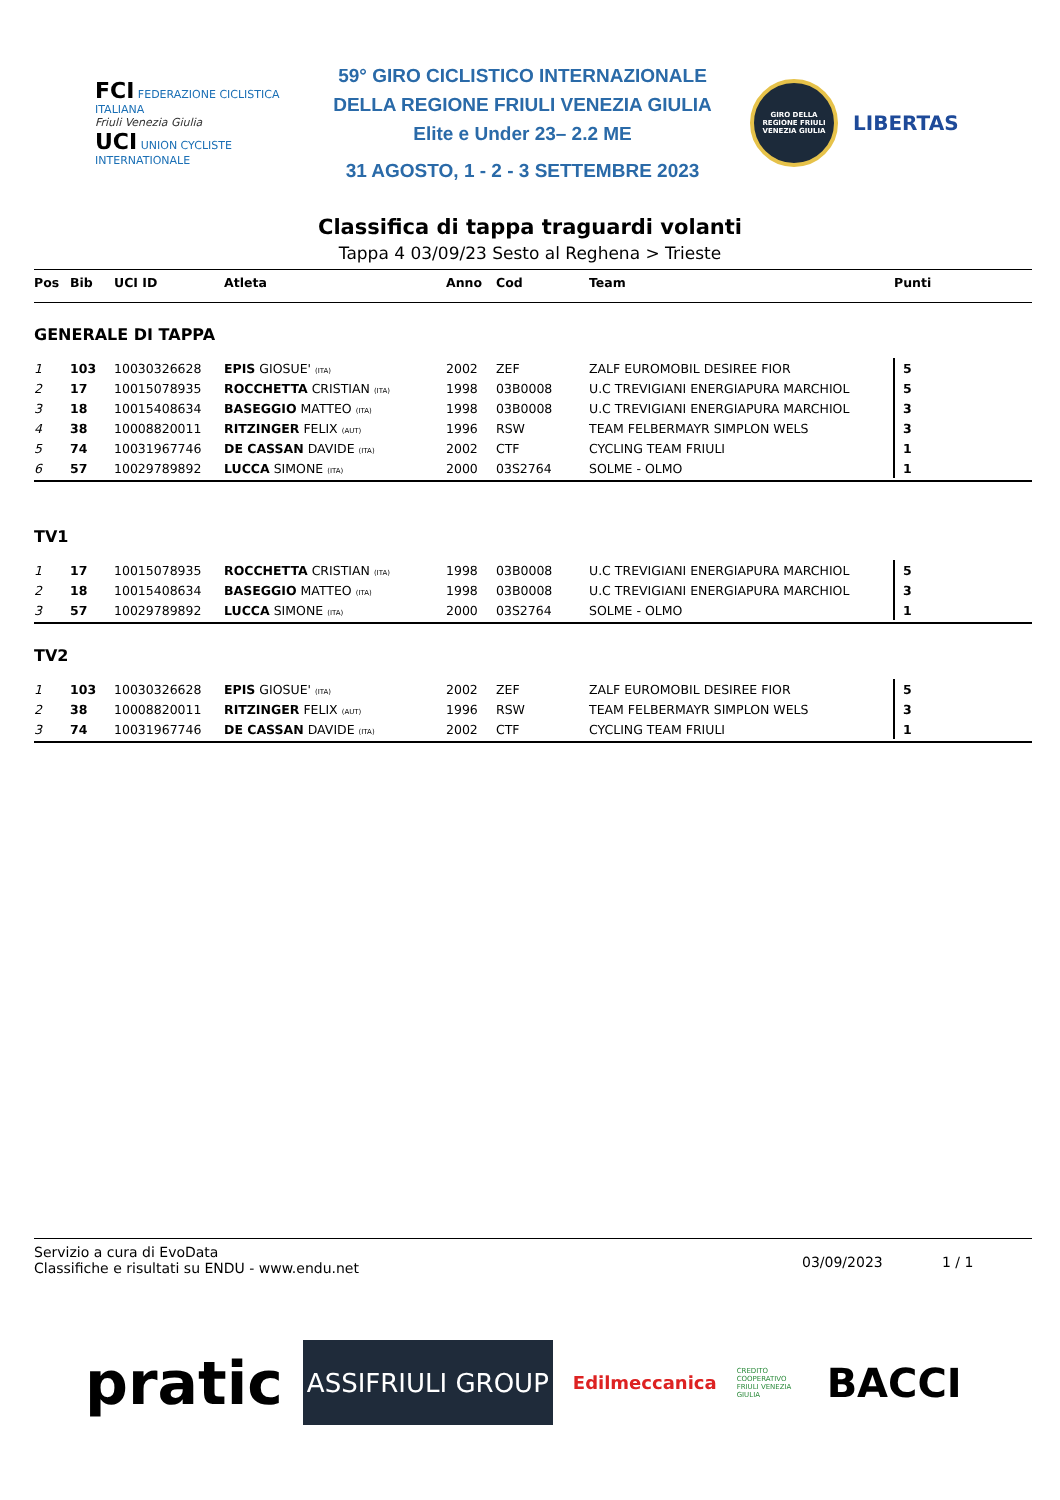FCI FEDERAZIONE CICLISTICA ITALIANA
Friuli Venezia Giulia
UCI UNION CYCLISTE INTERNATIONALE
59° GIRO CICLISTICO INTERNAZIONALE
DELLA REGIONE FRIULI VENEZIA GIULIA
Elite e Under 23– 2.2 ME
31 AGOSTO, 1 - 2 - 3 SETTEMBRE 2023
GIRO DELLA REGIONE FRIULI VENEZIA GIULIA
LIBERTAS
Classifica di tappa traguardi volanti
Tappa 4 03/09/23 Sesto al Reghena > Trieste
| Pos | Bib | UCI ID | Atleta | Anno | Cod | Team | Punti |
| --- | --- | --- | --- | --- | --- | --- | --- |
| GENERALE DI TAPPA | | | | | | | |
| 1 | 103 | 10030326628 | EPIS GIOSUE' (ITA) | 2002 | ZEF | ZALF EUROMOBIL DESIREE FIOR | 5 |
| 2 | 17 | 10015078935 | ROCCHETTA CRISTIAN (ITA) | 1998 | 03B0008 | U.C TREVIGIANI ENERGIAPURA MARCHIOL | 5 |
| 3 | 18 | 10015408634 | BASEGGIO MATTEO (ITA) | 1998 | 03B0008 | U.C TREVIGIANI ENERGIAPURA MARCHIOL | 3 |
| 4 | 38 | 10008820011 | RITZINGER FELIX (AUT) | 1996 | RSW | TEAM FELBERMAYR SIMPLON WELS | 3 |
| 5 | 74 | 10031967746 | DE CASSAN DAVIDE (ITA) | 2002 | CTF | CYCLING TEAM FRIULI | 1 |
| 6 | 57 | 10029789892 | LUCCA SIMONE (ITA) | 2000 | 03S2764 | SOLME - OLMO | 1 |
| TV1 | | | | | | | |
| 1 | 17 | 10015078935 | ROCCHETTA CRISTIAN (ITA) | 1998 | 03B0008 | U.C TREVIGIANI ENERGIAPURA MARCHIOL | 5 |
| 2 | 18 | 10015408634 | BASEGGIO MATTEO (ITA) | 1998 | 03B0008 | U.C TREVIGIANI ENERGIAPURA MARCHIOL | 3 |
| 3 | 57 | 10029789892 | LUCCA SIMONE (ITA) | 2000 | 03S2764 | SOLME - OLMO | 1 |
| TV2 | | | | | | | |
| 1 | 103 | 10030326628 | EPIS GIOSUE' (ITA) | 2002 | ZEF | ZALF EUROMOBIL DESIREE FIOR | 5 |
| 2 | 38 | 10008820011 | RITZINGER FELIX (AUT) | 1996 | RSW | TEAM FELBERMAYR SIMPLON WELS | 3 |
| 3 | 74 | 10031967746 | DE CASSAN DAVIDE (ITA) | 2002 | CTF | CYCLING TEAM FRIULI | 1 |
Servizio a cura di EvoData
Classifiche e risultati su ENDU - www.endu.net
03/09/2023 1 / 1
pratic
ASSIFRIULI GROUP
Edilmeccanica
CREDITO COOPERATIVO FRIULI VENEZIA GIULIA
BACCI